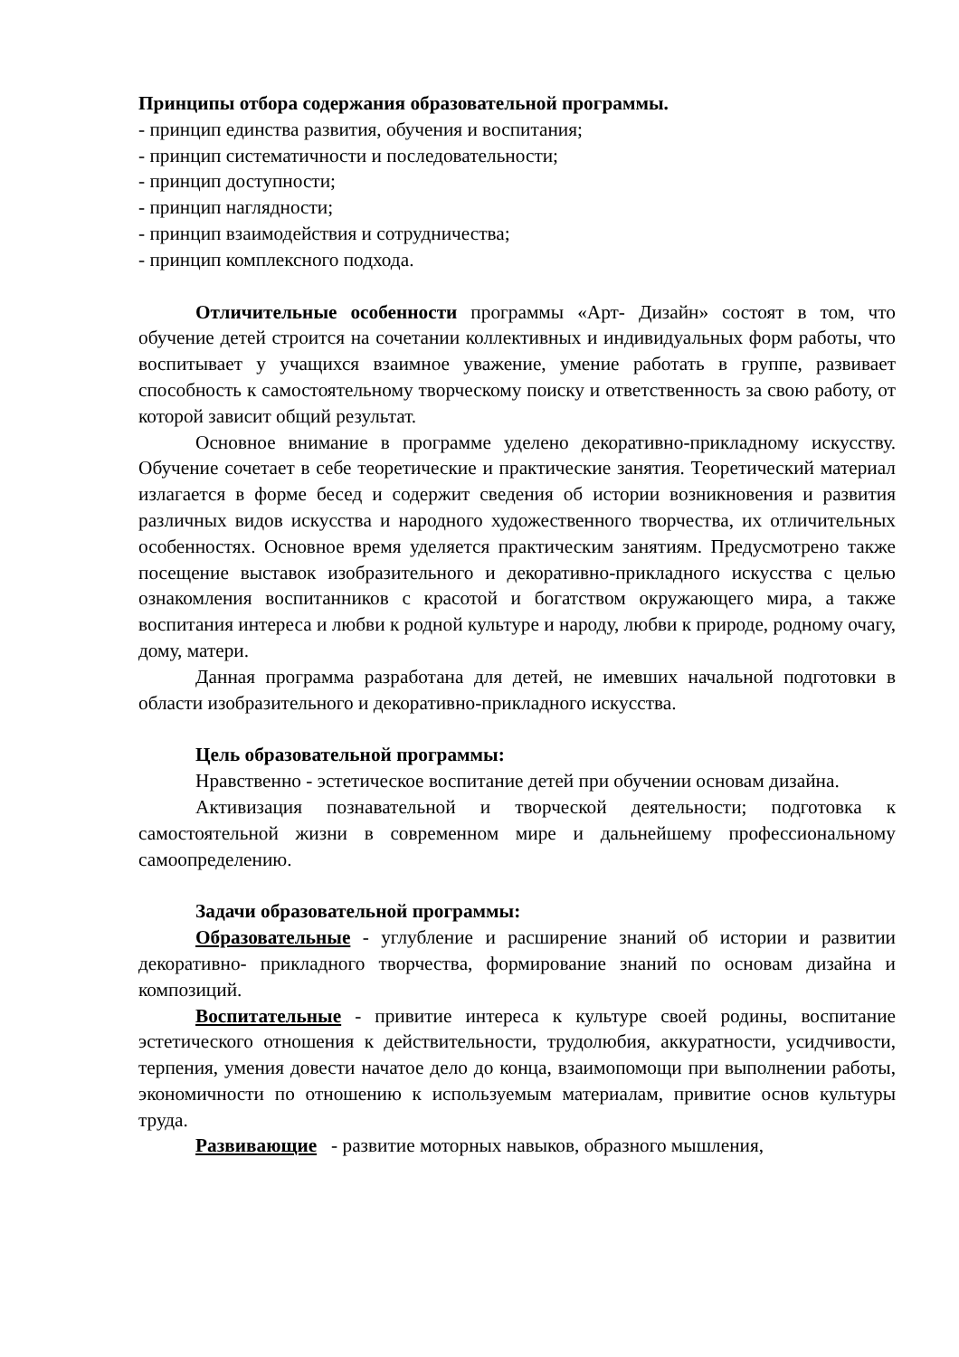Принципы отбора содержания образовательной программы.
- принцип единства развития, обучения и воспитания;
- принцип систематичности и последовательности;
- принцип доступности;
- принцип наглядности;
- принцип взаимодействия и сотрудничества;
- принцип комплексного подхода.
Отличительные особенности программы «Арт- Дизайн» состоят в том, что обучение детей строится на сочетании коллективных и индивидуальных форм работы, что воспитывает у учащихся взаимное уважение, умение работать в группе, развивает способность к самостоятельному творческому поиску и ответственность за свою работу, от которой зависит общий результат.
Основное внимание в программе уделено декоративно-прикладному искусству. Обучение сочетает в себе теоретические и практические занятия. Теоретический материал излагается в форме бесед и содержит сведения об истории возникновения и развития различных видов искусства и народного художественного творчества, их отличительных особенностях. Основное время уделяется практическим занятиям. Предусмотрено также посещение выставок изобразительного и декоративно-прикладного искусства с целью ознакомления воспитанников с красотой и богатством окружающего мира, а также воспитания интереса и любви к родной культуре и народу, любви к природе, родному очагу, дому, матери.
Данная программа разработана для детей, не имевших начальной подготовки в области изобразительного и декоративно-прикладного искусства.
Цель образовательной программы:
Нравственно - эстетическое воспитание детей при обучении основам дизайна.
Активизация познавательной и творческой деятельности; подготовка к самостоятельной жизни в современном мире и дальнейшему профессиональному самоопределению.
Задачи образовательной программы:
Образовательные - углубление и расширение знаний об истории и развитии декоративно- прикладного творчества, формирование знаний по основам дизайна и композиций.
Воспитательные - привитие интереса к культуре своей родины, воспитание эстетического отношения к действительности, трудолюбия, аккуратности, усидчивости, терпения, умения довести начатое дело до конца, взаимопомощи при выполнении работы, экономичности по отношению к используемым материалам, привитие основ культуры труда.
Развивающие - развитие моторных навыков, образного мышления,